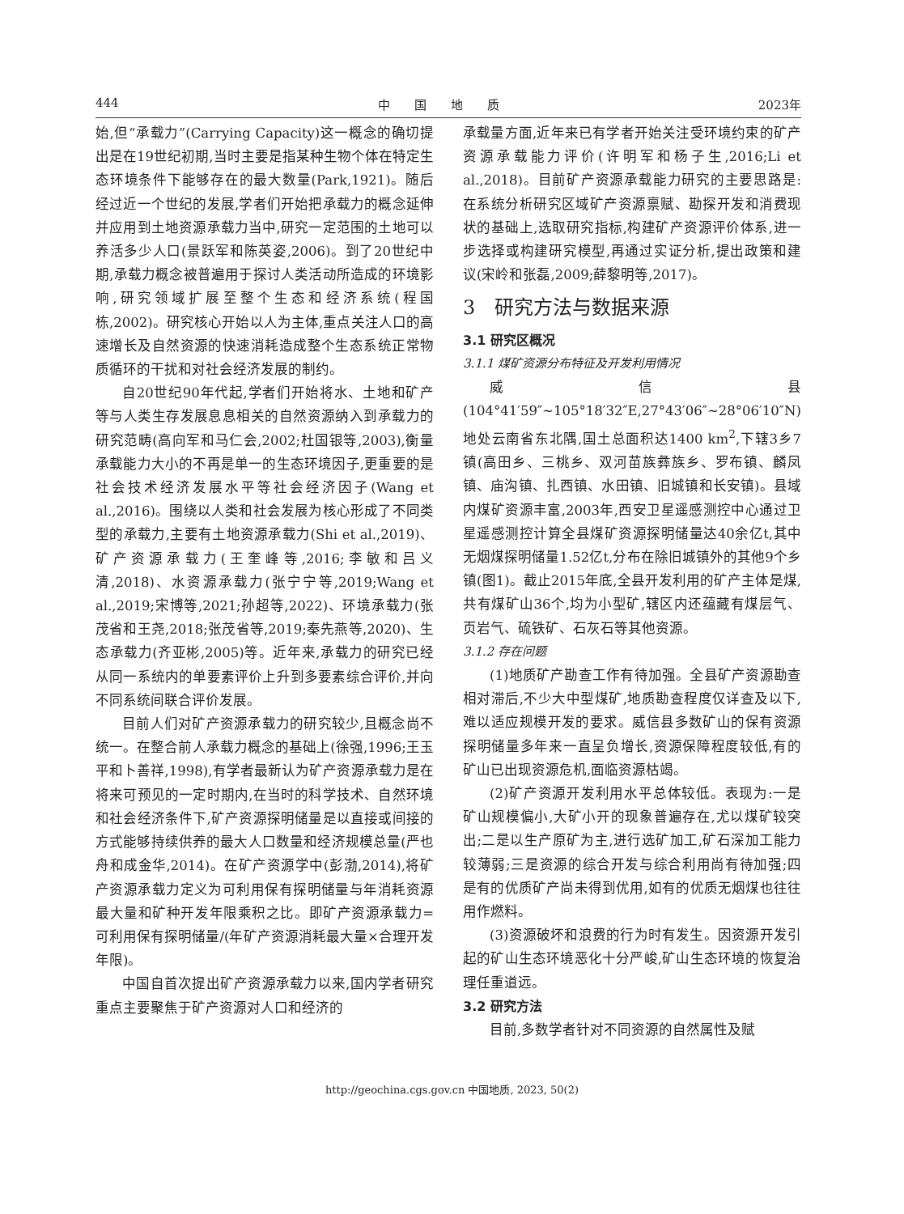444 中　　国　　地　　质 2023年
始,但“承载力”(Carrying Capacity)这一概念的确切提出是在19世纪初期,当时主要是指某种生物个体在特定生态环境条件下能够存在的最大数量(Park,1921)。随后经过近一个世纪的发展,学者们开始把承载力的概念延伸并应用到土地资源承载力当中,研究一定范围的土地可以养活多少人口(景跃军和陈英姿,2006)。到了20世纪中期,承载力概念被普遍用于探讨人类活动所造成的环境影响,研究领域扩展至整个生态和经济系统(程国栋,2002)。研究核心开始以人为主体,重点关注人口的高速增长及自然资源的快速消耗造成整个生态系统正常物质循环的干扰和对社会经济发展的制约。
自20世纪90年代起,学者们开始将水、土地和矿产等与人类生存发展息息相关的自然资源纳入到承载力的研究范畴(高向军和马仁会,2002;杜国银等,2003),衡量承载能力大小的不再是单一的生态环境因子,更重要的是社会技术经济发展水平等社会经济因子(Wang et al.,2016)。围绕以人类和社会发展为核心形成了不同类型的承载力,主要有土地资源承载力(Shi et al.,2019)、矿产资源承载力(王奎峰等,2016;李敏和吕义清,2018)、水资源承载力(张宁宁等,2019;Wang et al.,2019;宋博等,2021;孙超等,2022)、环境承载力(张茂省和王尧,2018;张茂省等,2019;秦先燕等,2020)、生态承载力(齐亚彬,2005)等。近年来,承载力的研究已经从同一系统内的单要素评价上升到多要素综合评价,并向不同系统间联合评价发展。
目前人们对矿产资源承载力的研究较少,且概念尚不统一。在整合前人承载力概念的基础上(徐强,1996;王玉平和卜善祥,1998),有学者最新认为矿产资源承载力是在将来可预见的一定时期内,在当时的科学技术、自然环境和社会经济条件下,矿产资源探明储量是以直接或间接的方式能够持续供养的最大人口数量和经济规模总量(严也舟和成金华,2014)。在矿产资源学中(彭渤,2014),将矿产资源承载力定义为可利用保有探明储量与年消耗资源最大量和矿种开发年限乘积之比。即矿产资源承载力=可利用保有探明储量/(年矿产资源消耗最大量×合理开发年限)。
中国自首次提出矿产资源承载力以来,国内学者研究重点主要聚焦于矿产资源对人口和经济的
承载量方面,近年来已有学者开始关注受环境约束的矿产资源承载能力评价(许明军和杨子生,2016;Li et al.,2018)。目前矿产资源承载能力研究的主要思路是:在系统分析研究区域矿产资源禀赋、勘探开发和消费现状的基础上,选取研究指标,构建矿产资源评价体系,进一步选择或构建研究模型,再通过实证分析,提出政策和建议(宋岭和张磊,2009;薛黎明等,2017)。
3　研究方法与数据来源
3.1 研究区概况
3.1.1 煤矿资源分布特征及开发利用情况
威信县(104°41′59″~105°18′32″E,27°43′06″~28°06′10″N)地处云南省东北隅,国土总面积达1400 km<sup>2</sup>,下辖3乡7镇(高田乡、三桃乡、双河苗族彝族乡、罗布镇、麟凤镇、庙沟镇、扎西镇、水田镇、旧城镇和长安镇)。县域内煤矿资源丰富,2003年,西安卫星遥感测控中心通过卫星遥感测控计算全县煤矿资源探明储量达40余亿t,其中无烟煤探明储量1.52亿t,分布在除旧城镇外的其他9个乡镇(图1)。截止2015年底,全县开发利用的矿产主体是煤,共有煤矿山36个,均为小型矿,辖区内还蕴藏有煤层气、页岩气、硫铁矿、石灰石等其他资源。
3.1.2 存在问题
(1)地质矿产勘查工作有待加强。全县矿产资源勘查相对滞后,不少大中型煤矿,地质勘查程度仅详查及以下,难以适应规模开发的要求。威信县多数矿山的保有资源探明储量多年来一直呈负增长,资源保障程度较低,有的矿山已出现资源危机,面临资源枯竭。
(2)矿产资源开发利用水平总体较低。表现为:一是矿山规模偏小,大矿小开的现象普遍存在,尤以煤矿较突出;二是以生产原矿为主,进行选矿加工,矿石深加工能力较薄弱;三是资源的综合开发与综合利用尚有待加强;四是有的优质矿产尚未得到优用,如有的优质无烟煤也往往用作燃料。
(3)资源破坏和浪费的行为时有发生。因资源开发引起的矿山生态环境恶化十分严峻,矿山生态环境的恢复治理任重道远。
3.2 研究方法
目前,多数学者针对不同资源的自然属性及赋
http://geochina.cgs.gov.cn 中国地质, 2023, 50(2)